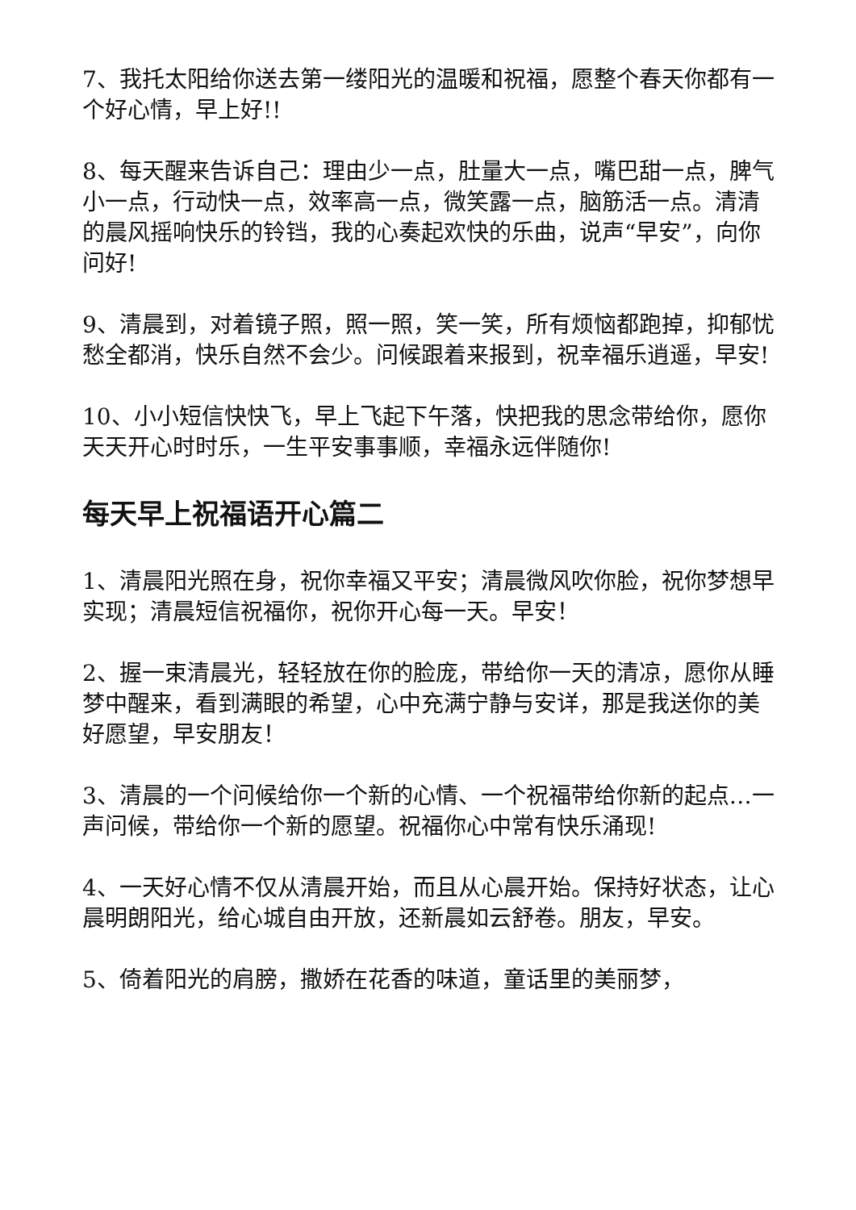7、我托太阳给你送去第一缕阳光的温暖和祝福，愿整个春天你都有一个好心情，早上好!!
8、每天醒来告诉自己：理由少一点，肚量大一点，嘴巴甜一点，脾气小一点，行动快一点，效率高一点，微笑露一点，脑筋活一点。清清的晨风摇响快乐的铃铛，我的心奏起欢快的乐曲，说声“早安”，向你问好!
9、清晨到，对着镜子照，照一照，笑一笑，所有烦恼都跑掉，抑郁忧愁全都消，快乐自然不会少。问候跟着来报到，祝幸福乐逍遥，早安!
10、小小短信快快飞，早上飞起下午落，快把我的思念带给你，愿你天天开心时时乐，一生平安事事顺，幸福永远伴随你!
每天早上祝福语开心篇二
1、清晨阳光照在身，祝你幸福又平安；清晨微风吹你脸，祝你梦想早实现；清晨短信祝福你，祝你开心每一天。早安！
2、握一束清晨光，轻轻放在你的脸庞，带给你一天的清凉，愿你从睡梦中醒来，看到满眼的希望，心中充满宁静与安详，那是我送你的美好愿望，早安朋友！
3、清晨的一个问候给你一个新的心情、一个祝福带给你新的起点…一声问候，带给你一个新的愿望。祝福你心中常有快乐涌现!
4、一天好心情不仅从清晨开始，而且从心晨开始。保持好状态，让心晨明朗阳光，给心城自由开放，还新晨如云舒卷。朋友，早安。
5、倚着阳光的肩膀，撒娇在花香的味道，童话里的美丽梦，